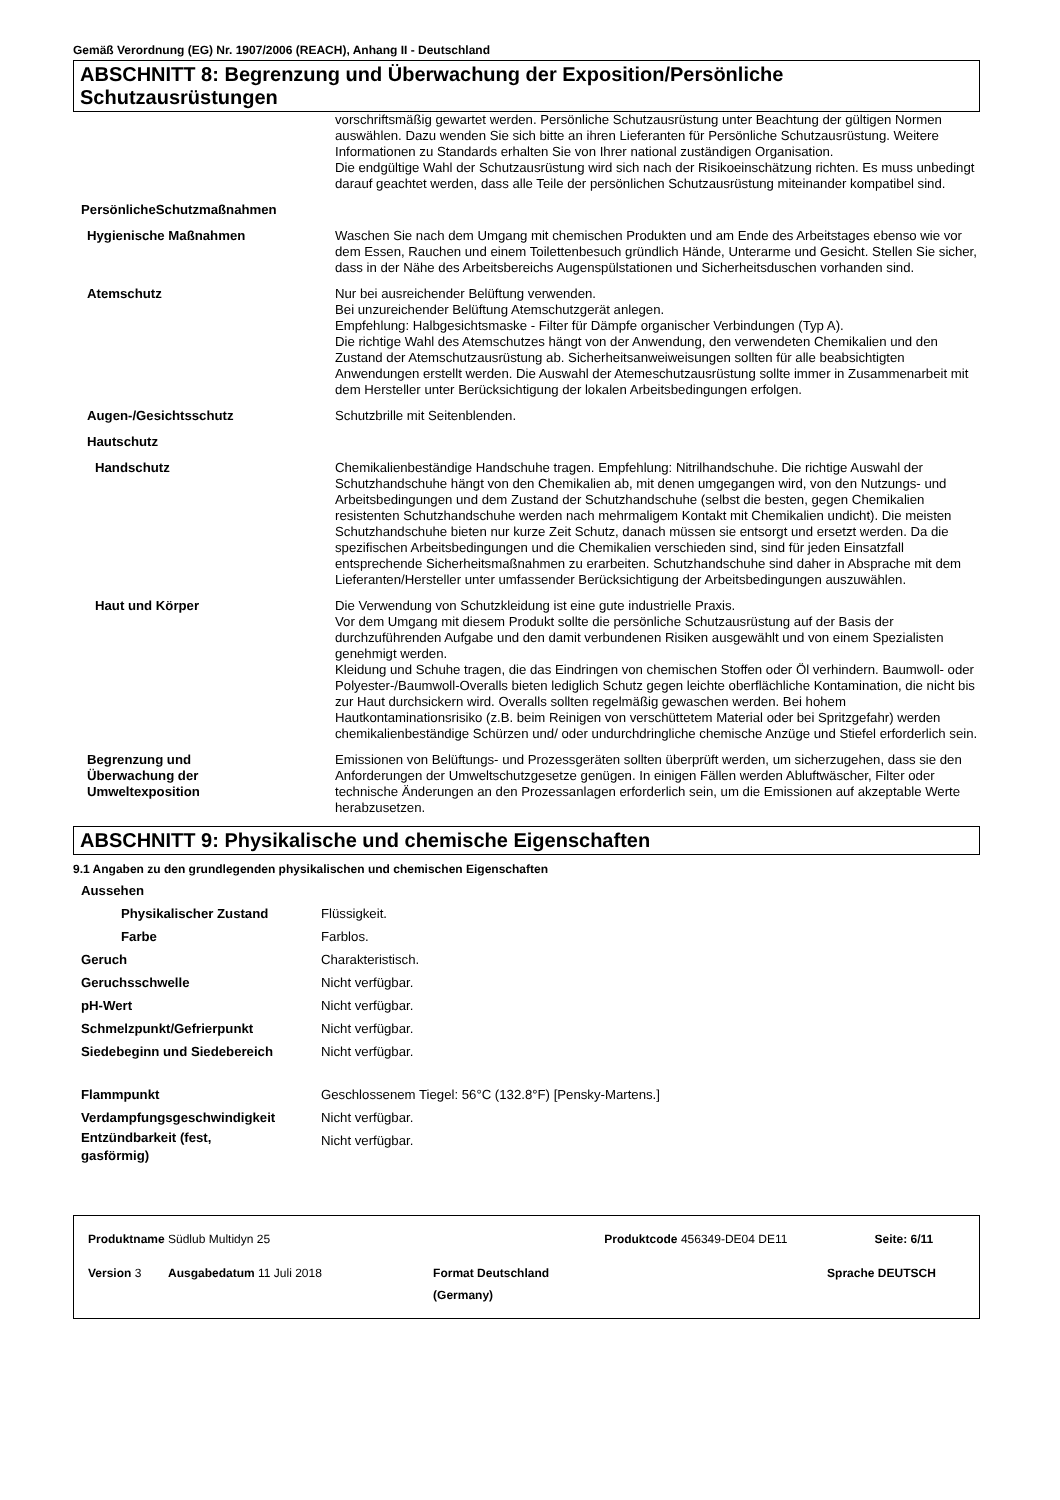Gemäß Verordnung (EG) Nr. 1907/2006 (REACH), Anhang II - Deutschland
ABSCHNITT 8: Begrenzung und Überwachung der Exposition/Persönliche Schutzausrüstungen
| | vorschriftsmäßig gewartet werden. Persönliche Schutzausrüstung unter Beachtung der gültigen Normen auswählen. Dazu wenden Sie sich bitte an ihren Lieferanten für Persönliche Schutzausrüstung. Weitere Informationen zu Standards erhalten Sie von Ihrer national zuständigen Organisation. Die endgültige Wahl der Schutzausrüstung wird sich nach der Risikoeinschätzung richten. Es muss unbedingt darauf geachtet werden, dass alle Teile der persönlichen Schutzausrüstung miteinander kompatibel sind. |
| PersönlicheSchutzmaßnahmen | |
| Hygienische Maßnahmen | Waschen Sie nach dem Umgang mit chemischen Produkten und am Ende des Arbeitstages ebenso wie vor dem Essen, Rauchen und einem Toilettenbesuch gründlich Hände, Unterarme und Gesicht. Stellen Sie sicher, dass in der Nähe des Arbeitsbereichs Augenspülstationen und Sicherheitsduschen vorhanden sind. |
| Atemschutz | Nur bei ausreichender Belüftung verwenden. Bei unzureichender Belüftung Atemschutzgerät anlegen. Empfehlung: Halbgesichtsmaske - Filter für Dämpfe organischer Verbindungen (Typ A). Die richtige Wahl des Atemschutzes hängt von der Anwendung, den verwendeten Chemikalien und den Zustand der Atemschutzausrüstung ab. Sicherheitsanweiweisungen sollten für alle beabsichtigten Anwendungen erstellt werden. Die Auswahl der Atemeschutzausrüstung sollte immer in Zusammenarbeit mit dem Hersteller unter Berücksichtigung der lokalen Arbeitsbedingungen erfolgen. |
| Augen-/Gesichtsschutz | Schutzbrille mit Seitenblenden. |
| Hautschutz | |
| Handschutz | Chemikalienbeständige Handschuhe tragen. Empfehlung: Nitrilhandschuhe. Die richtige Auswahl der Schutzhandschuhe hängt von den Chemikalien ab, mit denen umgegangen wird, von den Nutzungs- und Arbeitsbedingungen und dem Zustand der Schutzhandschuhe (selbst die besten, gegen Chemikalien resistenten Schutzhandschuhe werden nach mehrmaligem Kontakt mit Chemikalien undicht). Die meisten Schutzhandschuhe bieten nur kurze Zeit Schutz, danach müssen sie entsorgt und ersetzt werden. Da die spezifischen Arbeitsbedingungen und die Chemikalien verschieden sind, sind für jeden Einsatzfall entsprechende Sicherheitsmaßnahmen zu erarbeiten. Schutzhandschuhe sind daher in Absprache mit dem Lieferanten/Hersteller unter umfassender Berücksichtigung der Arbeitsbedingungen auszuwählen. |
| Haut und Körper | Die Verwendung von Schutzkleidung ist eine gute industrielle Praxis. Vor dem Umgang mit diesem Produkt sollte die persönliche Schutzausrüstung auf der Basis der durchzuführenden Aufgabe und den damit verbundenen Risiken ausgewählt und von einem Spezialisten genehmigt werden. Kleidung und Schuhe tragen, die das Eindringen von chemischen Stoffen oder Öl verhindern. Baumwoll- oder Polyester-/Baumwoll-Overalls bieten lediglich Schutz gegen leichte oberflächliche Kontamination, die nicht bis zur Haut durchsickern wird. Overalls sollten regelmäßig gewaschen werden. Bei hohem Hautkontaminationsrisiko (z.B. beim Reinigen von verschüttetem Material oder bei Spritzgefahr) werden chemikalienbeständige Schürzen und/ oder undurchdringliche chemische Anzüge und Stiefel erforderlich sein. |
| Begrenzung und Überwachung der Umweltexposition | Emissionen von Belüftungs- und Prozessgeräten sollten überprüft werden, um sicherzugehen, dass sie den Anforderungen der Umweltschutzgesetze genügen. In einigen Fällen werden Abluftwäscher, Filter oder technische Änderungen an den Prozessanlagen erforderlich sein, um die Emissionen auf akzeptable Werte herabzusetzen. |
ABSCHNITT 9: Physikalische und chemische Eigenschaften
9.1 Angaben zu den grundlegenden physikalischen und chemischen Eigenschaften
| Aussehen | |
| Physikalischer Zustand | Flüssigkeit. |
| Farbe | Farblos. |
| Geruch | Charakteristisch. |
| Geruchsschwelle | Nicht verfügbar. |
| pH-Wert | Nicht verfügbar. |
| Schmelzpunkt/Gefrierpunkt | Nicht verfügbar. |
| Siedebeginn und Siedebereich | Nicht verfügbar. |
| Flammpunkt | Geschlossenem Tiegel: 56°C (132.8°F) [Pensky-Martens.] |
| Verdampfungsgeschwindigkeit | Nicht verfügbar. |
| Entzündbarkeit (fest, gasförmig) | Nicht verfügbar. |
| Produktname Südlub Multidyn 25 | | Produktcode 456349-DE04 DE11 | Seite: 6/11 |
| Version 3 Ausgabedatum 11 Juli 2018 | Format Deutschland (Germany) | Sprache | DEUTSCH |